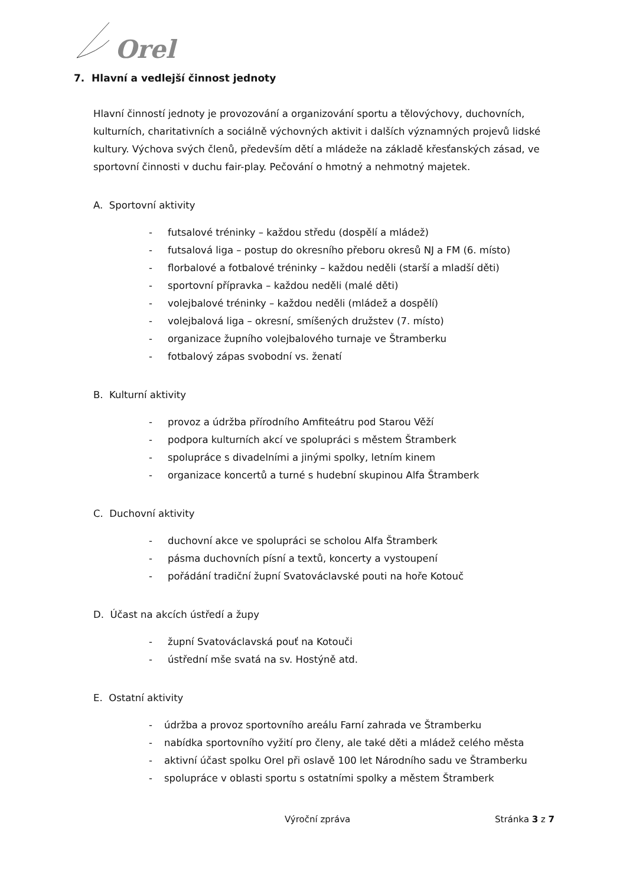Orel
7. Hlavní a vedlejší činnost jednoty
Hlavní činností jednoty je provozování a organizování sportu a tělovýchovy, duchovních, kulturních, charitativních a sociálně výchovných aktivit i dalších významných projevů lidské kultury. Výchova svých členů, především dětí a mládeže na základě křesťanských zásad, ve sportovní činnosti v duchu fair-play. Pečování o hmotný a nehmotný majetek.
A. Sportovní aktivity
- futsalové tréninky – každou středu (dospělí a mládež)
- futsalová liga – postup do okresního přeboru okresů NJ a FM (6. místo)
- florbalové a fotbalové tréninky – každou neděli (starší a mladší děti)
- sportovní přípravka – každou neděli (malé děti)
- volejbalové tréninky – každou neděli (mládež a dospělí)
- volejbalová liga – okresní, smíšených družstev (7. místo)
- organizace župního volejbalového turnaje ve Štramberku
- fotbalový zápas svobodní vs. ženatí
B. Kulturní aktivity
- provoz a údržba přírodního Amfiteátru pod Starou Věží
- podpora kulturních akcí ve spolupráci s městem Štramberk
- spolupráce s divadelními a jinými spolky, letním kinem
- organizace koncertů a turné s hudební skupinou Alfa Štramberk
C. Duchovní aktivity
- duchovní akce ve spolupráci se scholou Alfa Štramberk
- pásma duchovních písní a textů, koncerty a vystoupení
- pořádání tradiční župní Svatováclavské pouti na hoře Kotouč
D. Účast na akcích ústředí a župy
- župní Svatováclavská pouť na Kotouči
- ústřední mše svatá na sv. Hostýně atd.
E. Ostatní aktivity
- údržba a provoz sportovního areálu Farní zahrada ve Štramberku
- nabídka sportovního vyžití pro členy, ale také děti a mládež celého města
- aktivní účast spolku Orel při oslavě 100 let Národního sadu ve Štramberku
- spolupráce v oblasti sportu s ostatními spolky a městem Štramberk
Výroční zpráva Stránka 3 z 7